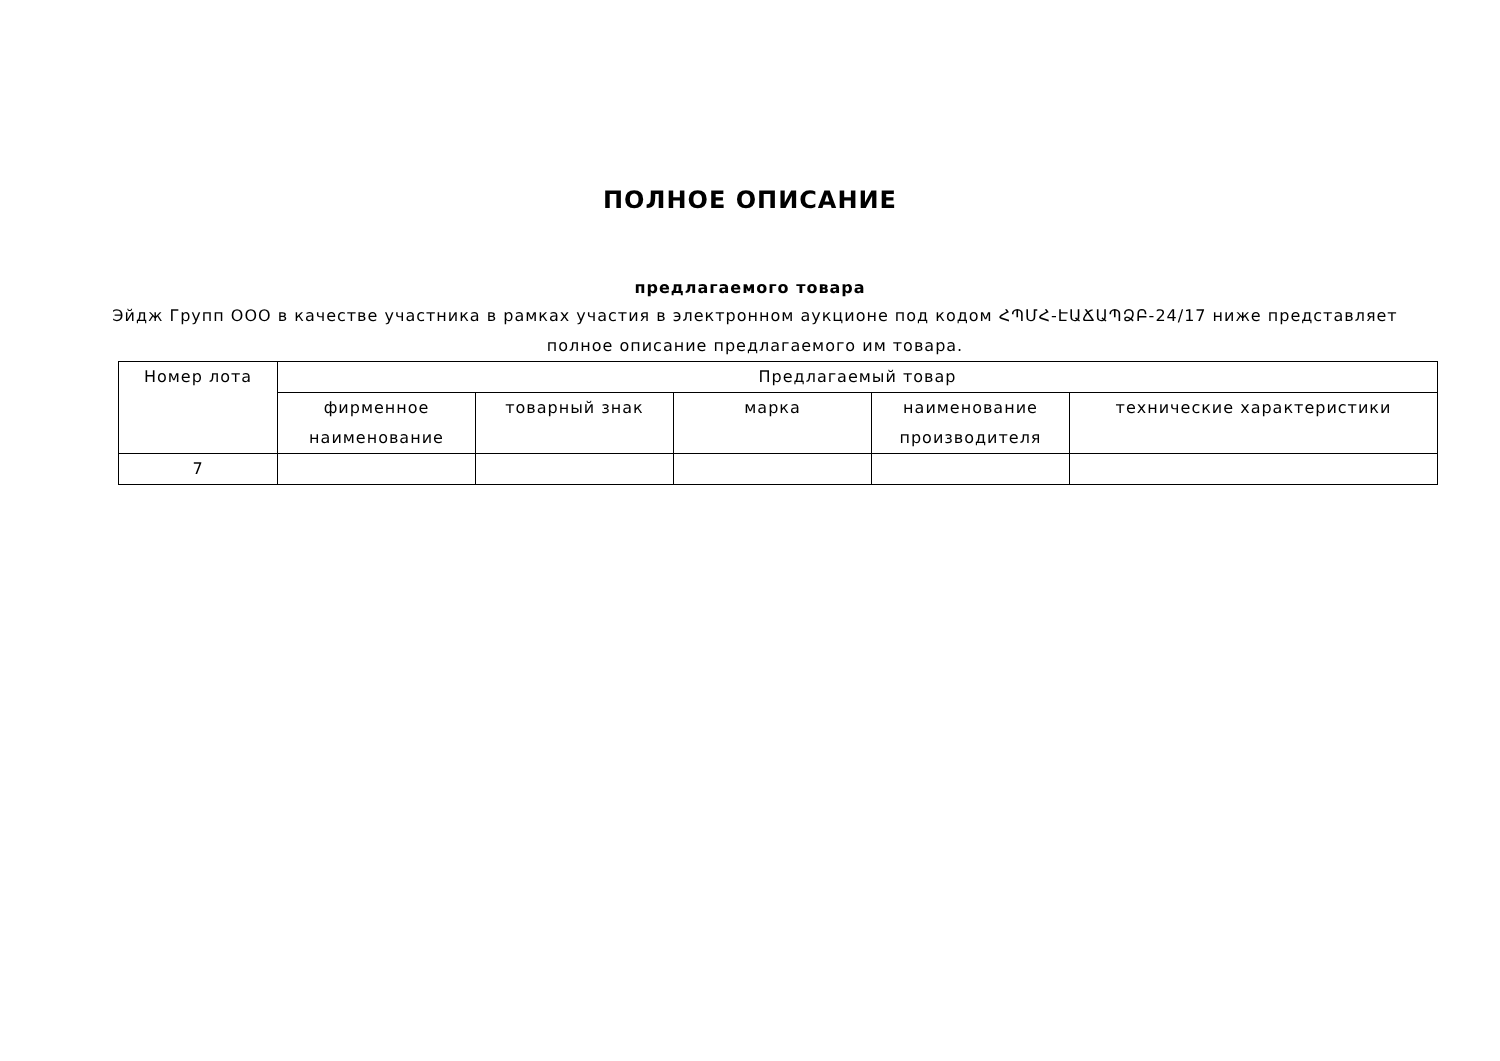ПОЛНОЕ ОПИСАНИЕ
предлагаемого товара
Эйдж Групп ООО в качестве участника в рамках участия в электронном аукционе под кодом ՀՊՄՀ-ԷԱՃԱՊՁԲ-24/17 ниже представляет полное описание предлагаемого им товара.
| Номер лота | Предлагаемый товар | | | | |
| --- | --- | --- | --- | --- | --- |
| | фирменное наименование | товарный знак | марка | наименование производителя | технические характеристики |
| 7 | | | | | |